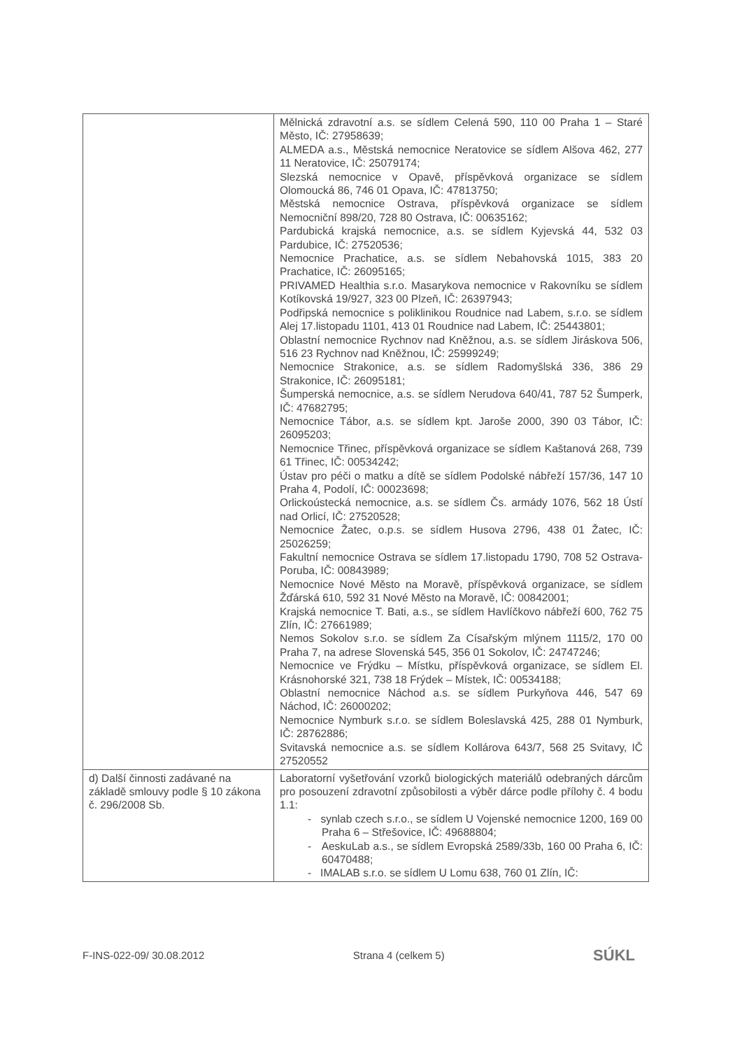| | Mělnická zdravotní a.s. se sídlem Celená 590, 110 00 Praha 1 – Staré Město, IČ: 27958639; ALMEDA a.s., Městská nemocnice Neratovice se sídlem Alšova 462, 277 11 Neratovice, IČ: 25079174; Slezská nemocnice v Opavě, příspěvková organizace se sídlem Olomoucká 86, 746 01 Opava, IČ: 47813750; Městská nemocnice Ostrava, příspěvková organizace se sídlem Nemocniční 898/20, 728 80 Ostrava, IČ: 00635162; Pardubická krajská nemocnice, a.s. se sídlem Kyjevská 44, 532 03 Pardubice, IČ: 27520536; Nemocnice Prachatice, a.s. se sídlem Nebahovská 1015, 383 20 Prachatice, IČ: 26095165; PRIVAMED Healthia s.r.o. Masarykova nemocnice v Rakovníku se sídlem Kotíkovská 19/927, 323 00 Plzeň, IČ: 26397943; Podřipská nemocnice s poliklinikou Roudnice nad Labem, s.r.o. se sídlem Alej 17.listopadu 1101, 413 01 Roudnice nad Labem, IČ: 25443801; Oblastní nemocnice Rychnov nad Kněžnou, a.s. se sídlem Jiráskova 506, 516 23 Rychnov nad Kněžnou, IČ: 25999249; Nemocnice Strakonice, a.s. se sídlem Radomyšlská 336, 386 29 Strakonice, IČ: 26095181; Šumperská nemocnice, a.s. se sídlem Nerudova 640/41, 787 52 Šumperk, IČ: 47682795; Nemocnice Tábor, a.s. se sídlem kpt. Jaroše 2000, 390 03 Tábor, IČ: 26095203; Nemocnice Třinec, příspěvková organizace se sídlem Kaštanová 268, 739 61 Třinec, IČ: 00534242; Ústav pro péči o matku a dítě se sídlem Podolské nábřeží 157/36, 147 10 Praha 4, Podolí, IČ: 00023698; Orlickoústecká nemocnice, a.s. se sídlem Čs. armády 1076, 562 18 Ústí nad Orlicí, IČ: 27520528; Nemocnice Žatec, o.p.s. se sídlem Husova 2796, 438 01 Žatec, IČ: 25026259; Fakultní nemocnice Ostrava se sídlem 17.listopadu 1790, 708 52 Ostrava-Poruba, IČ: 00843989; Nemocnice Nové Město na Moravě, příspěvková organizace, se sídlem Žďárská 610, 592 31 Nové Město na Moravě, IČ: 00842001; Krajská nemocnice T. Bati, a.s., se sídlem Havlíčkovo nábřeží 600, 762 75 Zlín, IČ: 27661989; Nemos Sokolov s.r.o. se sídlem Za Císařským mlýnem 1115/2, 170 00 Praha 7, na adrese Slovenská 545, 356 01 Sokolov, IČ: 24747246; Nemocnice ve Frýdku – Místku, příspěvková organizace, se sídlem El. Krásnohorské 321, 738 18 Frýdek – Místek, IČ: 00534188; Oblastní nemocnice Náchod a.s. se sídlem Purkyňova 446, 547 69 Náchod, IČ: 26000202; Nemocnice Nymburk s.r.o. se sídlem Boleslavská 425, 288 01 Nymburk, IČ: 28762886; Svitavská nemocnice a.s. se sídlem Kollárova 643/7, 568 25 Svitavy, IČ 27520552 |
| d) Další činnosti zadávané na základě smlouvy podle § 10 zákona č. 296/2008 Sb. | Laboratorní vyšetřování vzorků biologických materiálů odebraných dárcům pro posouzení zdravotní způsobilosti a výběr dárce podle přílohy č. 4 bodu 1.1: - synlab czech s.r.o., se sídlem U Vojenské nemocnice 1200, 169 00 Praha 6 – Střešovice, IČ: 49688804; - AeskuLab a.s., se sídlem Evropská 2589/33b, 160 00 Praha 6, IČ: 60470488; - IMALAB s.r.o. se sídlem U Lomu 638, 760 01 Zlín, IČ: |
F-INS-022-09/ 30.08.2012 Strana 4 (celkem 5) SÚKL